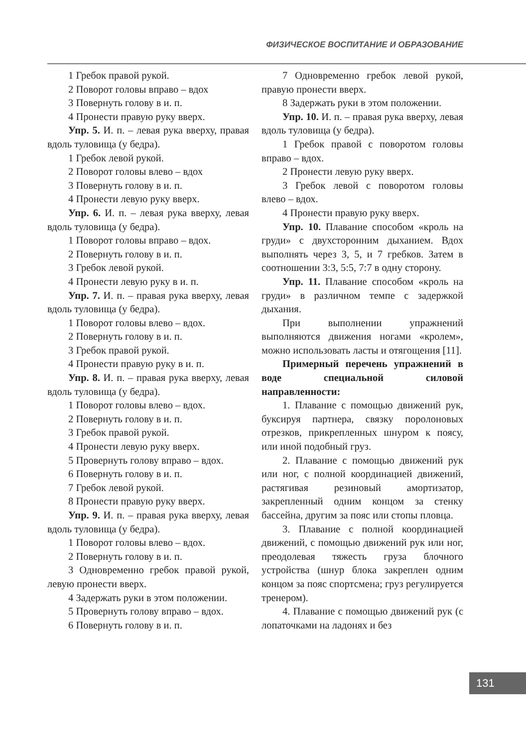ФИЗИЧЕСКОЕ ВОСПИТАНИЕ И ОБРАЗОВАНИЕ
1 Гребок правой рукой.
2 Поворот головы вправо – вдох
3 Повернуть голову в и. п.
4 Пронести правую руку вверх.
Упр. 5. И. п. – левая рука вверху, правая вдоль туловища (у бедра).
1 Гребок левой рукой.
2 Поворот головы влево – вдох
3 Повернуть голову в и. п.
4 Пронести левую руку вверх.
Упр. 6. И. п. – левая рука вверху, левая вдоль туловища (у бедра).
1 Поворот головы вправо – вдох.
2 Повернуть голову в и. п.
3 Гребок левой рукой.
4 Пронести левую руку в и. п.
Упр. 7. И. п. – правая рука вверху, левая вдоль туловища (у бедра).
1 Поворот головы влево – вдох.
2 Повернуть голову в и. п.
3 Гребок правой рукой.
4 Пронести правую руку в и. п.
Упр. 8. И. п. – правая рука вверху, левая вдоль туловища (у бедра).
1 Поворот головы влево – вдох.
2 Повернуть голову в и. п.
3 Гребок правой рукой.
4 Пронести левую руку вверх.
5 Провернуть голову вправо – вдох.
6 Повернуть голову в и. п.
7 Гребок левой рукой.
8 Пронести правую руку вверх.
Упр. 9. И. п. – правая рука вверху, левая вдоль туловища (у бедра).
1 Поворот головы влево – вдох.
2 Повернуть голову в и. п.
3 Одновременно гребок правой рукой, левую пронести вверх.
4 Задержать руки в этом положении.
5 Провернуть голову вправо – вдох.
6 Повернуть голову в и. п.
7 Одновременно гребок левой рукой, правую пронести вверх.
8 Задержать руки в этом положении.
Упр. 10. И. п. – правая рука вверху, левая вдоль туловища (у бедра).
1 Гребок правой с поворотом головы вправо – вдох.
2 Пронести левую руку вверх.
3 Гребок левой с поворотом головы влево – вдох.
4 Пронести правую руку вверх.
Упр. 10. Плавание способом «кроль на груди» с двухсторонним дыханием. Вдох выполнять через 3, 5, и 7 гребков. Затем в соотношении 3:3, 5:5, 7:7 в одну сторону.
Упр. 11. Плавание способом «кроль на груди» в различном темпе с задержкой дыхания.
При выполнении упражнений выполняются движения ногами «кролем», можно использовать ласты и отягощения [11].
Примерный перечень упражнений в воде специальной силовой направленности:
1. Плавание с помощью движений рук, буксируя партнера, связку поролоновых отрезков, прикрепленных шнуром к поясу, или иной подобный груз.
2. Плавание с помощью движений рук или ног, с полной координацией движений, растягивая резиновый амортизатор, закрепленный одним концом за стенку бассейна, другим за пояс или стопы пловца.
3. Плавание с полной координацией движений, с помощью движений рук или ног, преодолевая тяжесть груза блочного устройства (шнур блока закреплен одним концом за пояс спортсмена; груз регулируется тренером).
4. Плавание с помощью движений рук (с лопаточками на ладонях и без
131